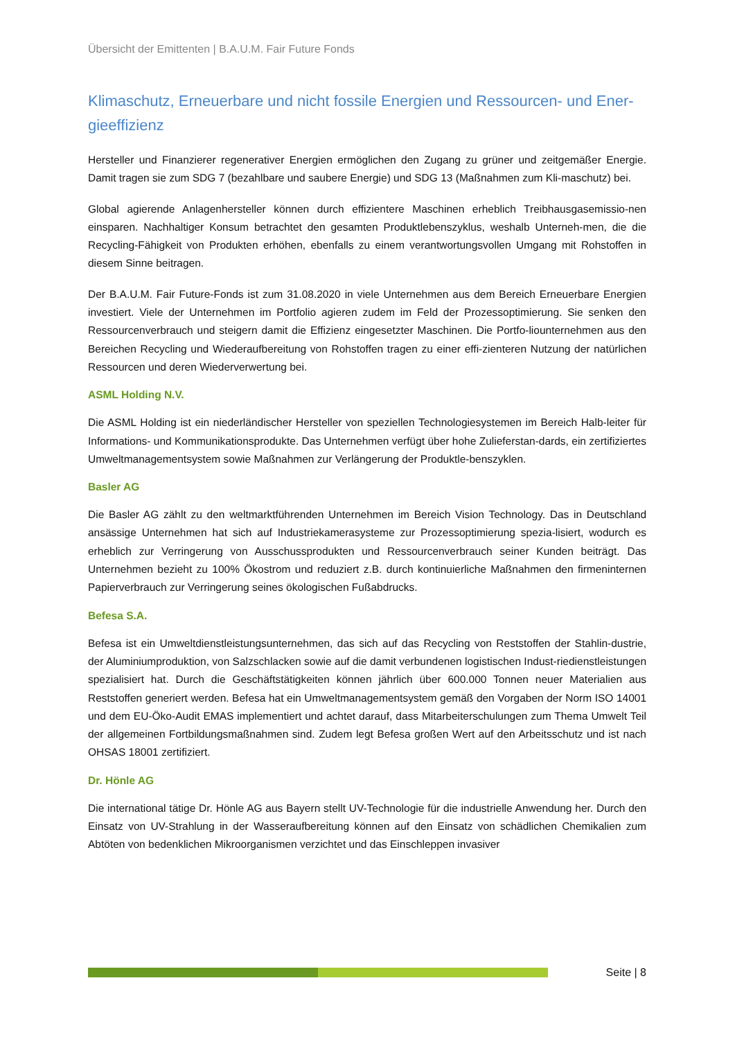Übersicht der Emittenten | B.A.U.M. Fair Future Fonds
Klimaschutz, Erneuerbare und nicht fossile Energien und Ressourcen- und Ener-gieeffizienz
Hersteller und Finanzierer regenerativer Energien ermöglichen den Zugang zu grüner und zeitgemäßer Energie. Damit tragen sie zum SDG 7 (bezahlbare und saubere Energie) und SDG 13 (Maßnahmen zum Kli-maschutz) bei.
Global agierende Anlagenhersteller können durch effizientere Maschinen erheblich Treibhausgasemissio-nen einsparen. Nachhaltiger Konsum betrachtet den gesamten Produktlebenszyklus, weshalb Unterneh-men, die die Recycling-Fähigkeit von Produkten erhöhen, ebenfalls zu einem verantwortungsvollen Umgang mit Rohstoffen in diesem Sinne beitragen.
Der B.A.U.M. Fair Future-Fonds ist zum 31.08.2020 in viele Unternehmen aus dem Bereich Erneuerbare Energien investiert. Viele der Unternehmen im Portfolio agieren zudem im Feld der Prozessoptimierung. Sie senken den Ressourcenverbrauch und steigern damit die Effizienz eingesetzter Maschinen. Die Portfo-liounternehmen aus den Bereichen Recycling und Wiederaufbereitung von Rohstoffen tragen zu einer effi-zienteren Nutzung der natürlichen Ressourcen und deren Wiederverwertung bei.
ASML Holding N.V.
Die ASML Holding ist ein niederländischer Hersteller von speziellen Technologiesystemen im Bereich Halb-leiter für Informations- und Kommunikationsprodukte. Das Unternehmen verfügt über hohe Zulieferstan-dards, ein zertifiziertes Umweltmanagementsystem sowie Maßnahmen zur Verlängerung der Produktle-benszyklen.
Basler AG
Die Basler AG zählt zu den weltmarktführenden Unternehmen im Bereich Vision Technology. Das in Deutschland ansässige Unternehmen hat sich auf Industriekamerasysteme zur Prozessoptimierung spezia-lisiert, wodurch es erheblich zur Verringerung von Ausschussprodukten und Ressourcenverbrauch seiner Kunden beiträgt. Das Unternehmen bezieht zu 100% Ökostrom und reduziert z.B. durch kontinuierliche Maßnahmen den firmeninternen Papierverbrauch zur Verringerung seines ökologischen Fußabdrucks.
Befesa S.A.
Befesa ist ein Umweltdienstleistungsunternehmen, das sich auf das Recycling von Reststoffen der Stahlin-dustrie, der Aluminiumproduktion, von Salzschlacken sowie auf die damit verbundenen logistischen Indust-riedienstleistungen spezialisiert hat. Durch die Geschäftstätigkeiten können jährlich über 600.000 Tonnen neuer Materialien aus Reststoffen generiert werden. Befesa hat ein Umweltmanagementsystem gemäß den Vorgaben der Norm ISO 14001 und dem EU-Öko-Audit EMAS implementiert und achtet darauf, dass Mitarbeiterschulungen zum Thema Umwelt Teil der allgemeinen Fortbildungsmaßnahmen sind. Zudem legt Befesa großen Wert auf den Arbeitsschutz und ist nach OHSAS 18001 zertifiziert.
Dr. Hönle AG
Die international tätige Dr. Hönle AG aus Bayern stellt UV-Technologie für die industrielle Anwendung her. Durch den Einsatz von UV-Strahlung in der Wasseraufbereitung können auf den Einsatz von schädlichen Chemikalien zum Abtöten von bedenklichen Mikroorganismen verzichtet und das Einschleppen invasiver
Seite | 8